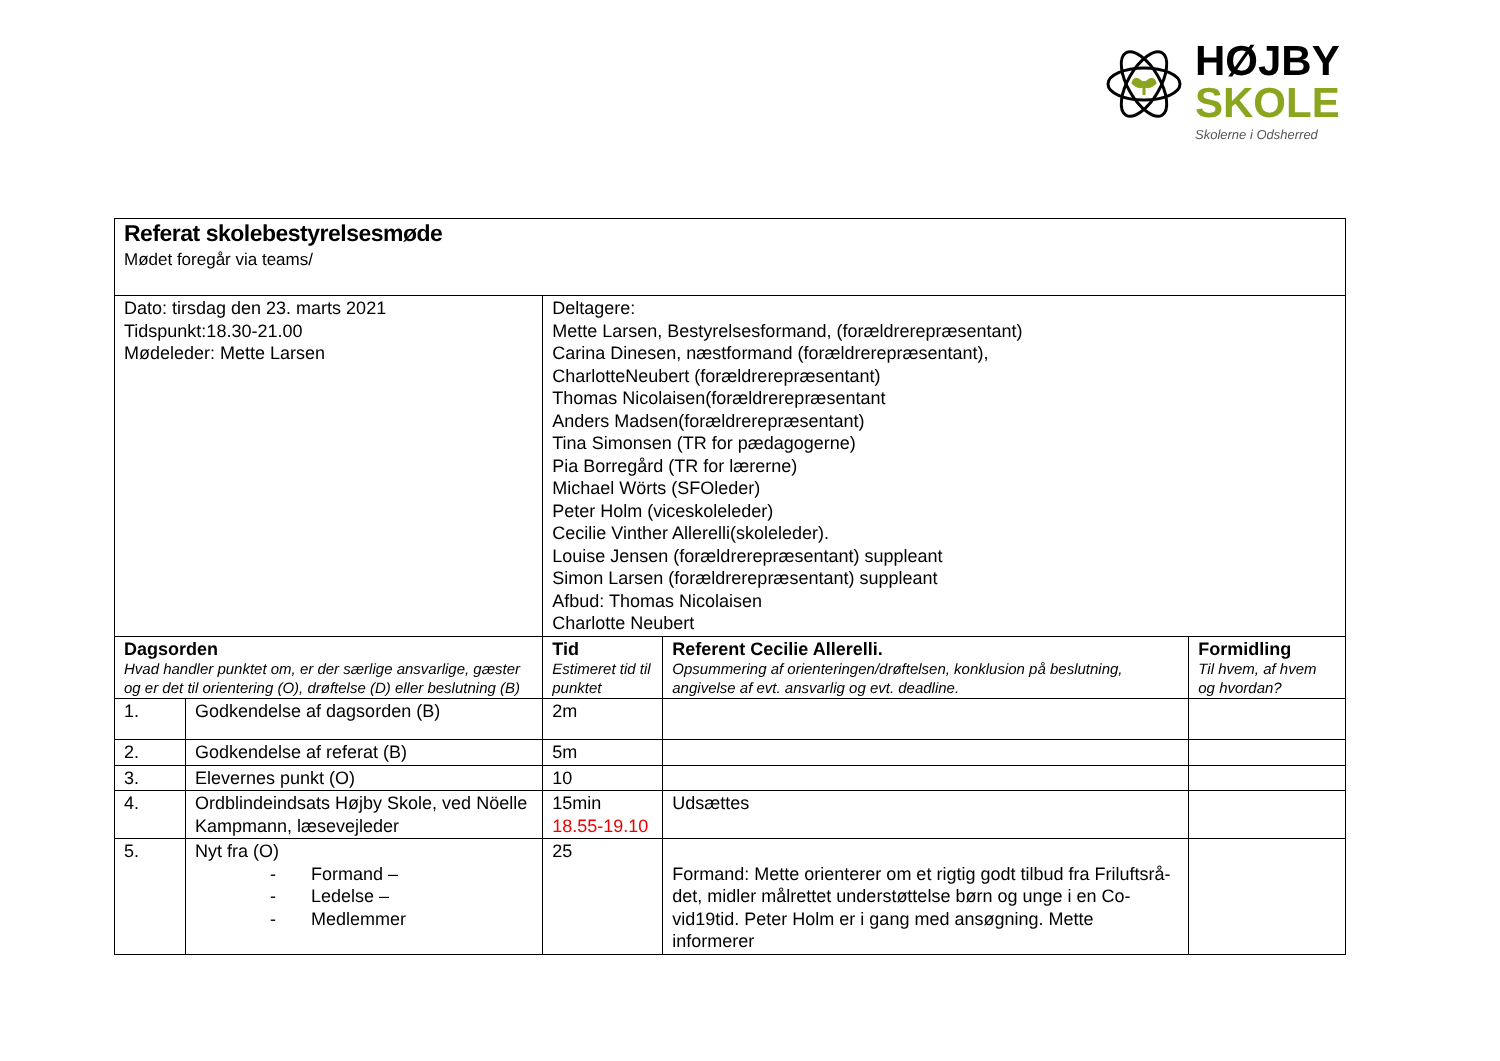HØJBY
SKOLE
Skolerne i Odsherred
| Referat skolebestyrelsesmøde Mødet foregår via teams/ | | | | |
| Dato: tirsdag den 23. marts 2021 Tidspunkt:18.30-21.00 Mødeleder: Mette Larsen | | Deltagere: Mette Larsen, Bestyrelsesformand, (forældrerepræsentant) Carina Dinesen, næstformand (forældrerepræsentant), CharlotteNeubert (forældrerepræsentant) Thomas Nicolaisen(forældrerepræsentant Anders Madsen(forældrerepræsentant) Tina Simonsen (TR for pædagogerne) Pia Borregård (TR for lærerne) Michael Wörts (SFOleder) Peter Holm (viceskoleleder) Cecilie Vinther Allerelli(skoleleder). Louise Jensen (forældrerepræsentant) suppleant Simon Larsen (forældrerepræsentant) suppleant Afbud: Thomas Nicolaisen Charlotte Neubert | | |
| Dagsorden Hvad handler punktet om, er der særlige ansvarlige, gæster og er det til orientering (O), drøftelse (D) eller beslutning (B) | | Tid Estimeret tid til punktet | Referent Cecilie Allerelli. Opsummering af orienteringen/drøftelsen, konklusion på beslutning, angivelse af evt. ansvarlig og evt. deadline. | Formidling Til hvem, af hvem og hvordan? |
| 1. | Godkendelse af dagsorden (B) | 2m | | |
| 2. | Godkendelse af referat (B) | 5m | | |
| 3. | Elevernes punkt (O) | 10 | | |
| 4. | Ordblindeindsats Højby Skole, ved Nöelle Kampmann, læsevejleder | 15min 18.55-19.10 | Udsættes | |
| 5. | Nyt fra (O) - Formand – - Ledelse – - Medlemmer | 25 | Formand: Mette orienterer om et rigtig godt tilbud fra Friluftsrå-det, midler målrettet understøttelse børn og unge i en Co-vid19tid. Peter Holm er i gang med ansøgning. Mette informerer | |